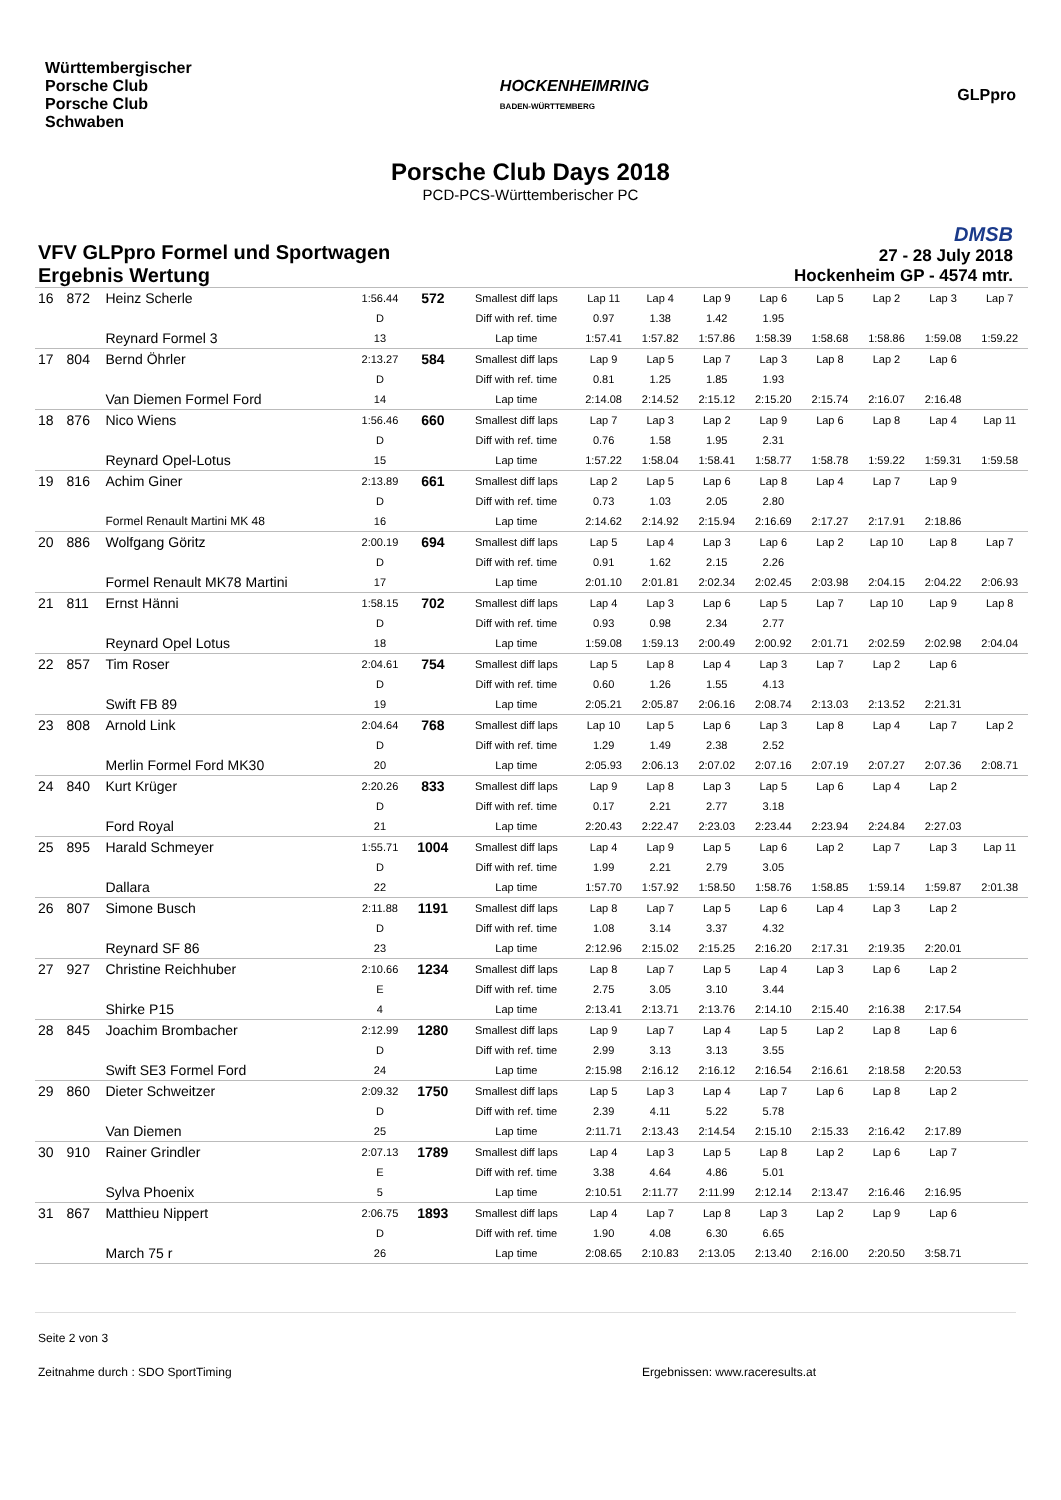Württembergischer
Porsche Club
Porsche Club
Schwaben
HOCKENHEIMRING
BADEN-WÜRTTEMBERG
GLPpro
Porsche Club Days 2018
PCD-PCS-Württemberischer PC
VFV GLPpro Formel und Sportwagen
Ergebnis Wertung
DMSB
27 - 28 July 2018
Hockenheim GP - 4574 mtr.
| 16 | 872 | Heinz Scherle | 1:56.44 | 572 | Smallest diff laps | Lap 11 | Lap 4 | Lap 9 | Lap 6 | Lap 5 | Lap 2 | Lap 3 | Lap 7 |
| | | | D | | Diff with ref. time | 0.97 | 1.38 | 1.42 | 1.95 | | | | |
| | | Reynard Formel 3 | 13 | | Lap time | 1:57.41 | 1:57.82 | 1:57.86 | 1:58.39 | 1:58.68 | 1:58.86 | 1:59.08 | 1:59.22 |
| 17 | 804 | Bernd Öhrler | 2:13.27 | 584 | Smallest diff laps | Lap 9 | Lap 5 | Lap 7 | Lap 3 | Lap 8 | Lap 2 | Lap 6 | |
| | | | D | | Diff with ref. time | 0.81 | 1.25 | 1.85 | 1.93 | | | | |
| | | Van Diemen Formel Ford | 14 | | Lap time | 2:14.08 | 2:14.52 | 2:15.12 | 2:15.20 | 2:15.74 | 2:16.07 | 2:16.48 | |
| 18 | 876 | Nico Wiens | 1:56.46 | 660 | Smallest diff laps | Lap 7 | Lap 3 | Lap 2 | Lap 9 | Lap 6 | Lap 8 | Lap 4 | Lap 11 |
| | | | D | | Diff with ref. time | 0.76 | 1.58 | 1.95 | 2.31 | | | | |
| | | Reynard Opel-Lotus | 15 | | Lap time | 1:57.22 | 1:58.04 | 1:58.41 | 1:58.77 | 1:58.78 | 1:59.22 | 1:59.31 | 1:59.58 |
| 19 | 816 | Achim Giner | 2:13.89 | 661 | Smallest diff laps | Lap 2 | Lap 5 | Lap 6 | Lap 8 | Lap 4 | Lap 7 | Lap 9 | |
| | | | D | | Diff with ref. time | 0.73 | 1.03 | 2.05 | 2.80 | | | | |
| | | Formel Renault Martini MK 48 | 16 | | Lap time | 2:14.62 | 2:14.92 | 2:15.94 | 2:16.69 | 2:17.27 | 2:17.91 | 2:18.86 | |
| 20 | 886 | Wolfgang Göritz | 2:00.19 | 694 | Smallest diff laps | Lap 5 | Lap 4 | Lap 3 | Lap 6 | Lap 2 | Lap 10 | Lap 8 | Lap 7 |
| | | | D | | Diff with ref. time | 0.91 | 1.62 | 2.15 | 2.26 | | | | |
| | | Formel Renault MK78 Martini | 17 | | Lap time | 2:01.10 | 2:01.81 | 2:02.34 | 2:02.45 | 2:03.98 | 2:04.15 | 2:04.22 | 2:06.93 |
| 21 | 811 | Ernst Hänni | 1:58.15 | 702 | Smallest diff laps | Lap 4 | Lap 3 | Lap 6 | Lap 5 | Lap 7 | Lap 10 | Lap 9 | Lap 8 |
| | | | D | | Diff with ref. time | 0.93 | 0.98 | 2.34 | 2.77 | | | | |
| | | Reynard Opel Lotus | 18 | | Lap time | 1:59.08 | 1:59.13 | 2:00.49 | 2:00.92 | 2:01.71 | 2:02.59 | 2:02.98 | 2:04.04 |
| 22 | 857 | Tim Roser | 2:04.61 | 754 | Smallest diff laps | Lap 5 | Lap 8 | Lap 4 | Lap 3 | Lap 7 | Lap 2 | Lap 6 | |
| | | | D | | Diff with ref. time | 0.60 | 1.26 | 1.55 | 4.13 | | | | |
| | | Swift FB 89 | 19 | | Lap time | 2:05.21 | 2:05.87 | 2:06.16 | 2:08.74 | 2:13.03 | 2:13.52 | 2:21.31 | |
| 23 | 808 | Arnold Link | 2:04.64 | 768 | Smallest diff laps | Lap 10 | Lap 5 | Lap 6 | Lap 3 | Lap 8 | Lap 4 | Lap 7 | Lap 2 |
| | | | D | | Diff with ref. time | 1.29 | 1.49 | 2.38 | 2.52 | | | | |
| | | Merlin Formel Ford MK30 | 20 | | Lap time | 2:05.93 | 2:06.13 | 2:07.02 | 2:07.16 | 2:07.19 | 2:07.27 | 2:07.36 | 2:08.71 |
| 24 | 840 | Kurt Krüger | 2:20.26 | 833 | Smallest diff laps | Lap 9 | Lap 8 | Lap 3 | Lap 5 | Lap 6 | Lap 4 | Lap 2 | |
| | | | D | | Diff with ref. time | 0.17 | 2.21 | 2.77 | 3.18 | | | | |
| | | Ford Royal | 21 | | Lap time | 2:20.43 | 2:22.47 | 2:23.03 | 2:23.44 | 2:23.94 | 2:24.84 | 2:27.03 | |
| 25 | 895 | Harald Schmeyer | 1:55.71 | 1004 | Smallest diff laps | Lap 4 | Lap 9 | Lap 5 | Lap 6 | Lap 2 | Lap 7 | Lap 3 | Lap 11 |
| | | | D | | Diff with ref. time | 1.99 | 2.21 | 2.79 | 3.05 | | | | |
| | | Dallara | 22 | | Lap time | 1:57.70 | 1:57.92 | 1:58.50 | 1:58.76 | 1:58.85 | 1:59.14 | 1:59.87 | 2:01.38 |
| 26 | 807 | Simone Busch | 2:11.88 | 1191 | Smallest diff laps | Lap 8 | Lap 7 | Lap 5 | Lap 6 | Lap 4 | Lap 3 | Lap 2 | |
| | | | D | | Diff with ref. time | 1.08 | 3.14 | 3.37 | 4.32 | | | | |
| | | Reynard SF 86 | 23 | | Lap time | 2:12.96 | 2:15.02 | 2:15.25 | 2:16.20 | 2:17.31 | 2:19.35 | 2:20.01 | |
| 27 | 927 | Christine Reichhuber | 2:10.66 | 1234 | Smallest diff laps | Lap 8 | Lap 7 | Lap 5 | Lap 4 | Lap 3 | Lap 6 | Lap 2 | |
| | | | E | | Diff with ref. time | 2.75 | 3.05 | 3.10 | 3.44 | | | | |
| | | Shirke P15 | 4 | | Lap time | 2:13.41 | 2:13.71 | 2:13.76 | 2:14.10 | 2:15.40 | 2:16.38 | 2:17.54 | |
| 28 | 845 | Joachim Brombacher | 2:12.99 | 1280 | Smallest diff laps | Lap 9 | Lap 7 | Lap 4 | Lap 5 | Lap 2 | Lap 8 | Lap 6 | |
| | | | D | | Diff with ref. time | 2.99 | 3.13 | 3.13 | 3.55 | | | | |
| | | Swift SE3 Formel Ford | 24 | | Lap time | 2:15.98 | 2:16.12 | 2:16.12 | 2:16.54 | 2:16.61 | 2:18.58 | 2:20.53 | |
| 29 | 860 | Dieter Schweitzer | 2:09.32 | 1750 | Smallest diff laps | Lap 5 | Lap 3 | Lap 4 | Lap 7 | Lap 6 | Lap 8 | Lap 2 | |
| | | | D | | Diff with ref. time | 2.39 | 4.11 | 5.22 | 5.78 | | | | |
| | | Van Diemen | 25 | | Lap time | 2:11.71 | 2:13.43 | 2:14.54 | 2:15.10 | 2:15.33 | 2:16.42 | 2:17.89 | |
| 30 | 910 | Rainer Grindler | 2:07.13 | 1789 | Smallest diff laps | Lap 4 | Lap 3 | Lap 5 | Lap 8 | Lap 2 | Lap 6 | Lap 7 | |
| | | | E | | Diff with ref. time | 3.38 | 4.64 | 4.86 | 5.01 | | | | |
| | | Sylva Phoenix | 5 | | Lap time | 2:10.51 | 2:11.77 | 2:11.99 | 2:12.14 | 2:13.47 | 2:16.46 | 2:16.95 | |
| 31 | 867 | Matthieu Nippert | 2:06.75 | 1893 | Smallest diff laps | Lap 4 | Lap 7 | Lap 8 | Lap 3 | Lap 2 | Lap 9 | Lap 6 | |
| | | | D | | Diff with ref. time | 1.90 | 4.08 | 6.30 | 6.65 | | | | |
| | | March 75 r | 26 | | Lap time | 2:08.65 | 2:10.83 | 2:13.05 | 2:13.40 | 2:16.00 | 2:20.50 | 3:58.71 | |
Seite 2 von 3
Zeitnahme durch : SDO SportTiming Ergebnissen: www.raceresults.at